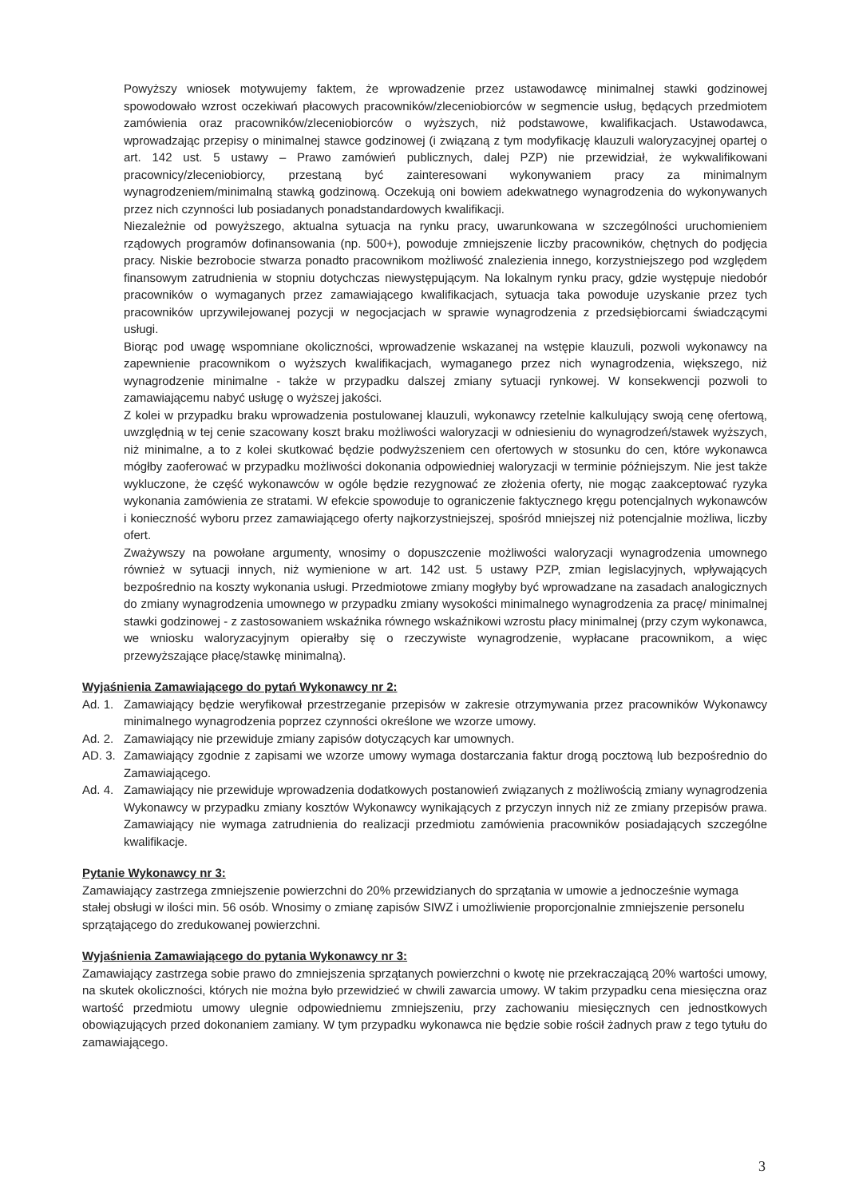Powyższy wniosek motywujemy faktem, że wprowadzenie przez ustawodawcę minimalnej stawki godzinowej spowodowało wzrost oczekiwań płacowych pracowników/zleceniobiorców w segmencie usług, będących przedmiotem zamówienia oraz pracowników/zleceniobiorców o wyższych, niż podstawowe, kwalifikacjach. Ustawodawca, wprowadzając przepisy o minimalnej stawce godzinowej (i związaną z tym modyfikację klauzuli waloryzacyjnej opartej o art. 142 ust. 5 ustawy – Prawo zamówień publicznych, dalej PZP) nie przewidział, że wykwalifikowani pracownicy/zleceniobiorcy, przestaną być zainteresowani wykonywaniem pracy za minimalnym wynagrodzeniem/minimalną stawką godzinową. Oczekują oni bowiem adekwatnego wynagrodzenia do wykonywanych przez nich czynności lub posiadanych ponadstandardowych kwalifikacji.
Niezależnie od powyższego, aktualna sytuacja na rynku pracy, uwarunkowana w szczególności uruchomieniem rządowych programów dofinansowania (np. 500+), powoduje zmniejszenie liczby pracowników, chętnych do podjęcia pracy. Niskie bezrobocie stwarza ponadto pracownikom możliwość znalezienia innego, korzystniejszego pod względem finansowym zatrudnienia w stopniu dotychczas niewystępującym. Na lokalnym rynku pracy, gdzie występuje niedobór pracowników o wymaganych przez zamawiającego kwalifikacjach, sytuacja taka powoduje uzyskanie przez tych pracowników uprzywilejowanej pozycji w negocjacjach w sprawie wynagrodzenia z przedsiębiorcami świadczącymi usługi.
Biorąc pod uwagę wspomniane okoliczności, wprowadzenie wskazanej na wstępie klauzuli, pozwoli wykonawcy na zapewnienie pracownikom o wyższych kwalifikacjach, wymaganego przez nich wynagrodzenia, większego, niż wynagrodzenie minimalne - także w przypadku dalszej zmiany sytuacji rynkowej. W konsekwencji pozwoli to zamawiającemu nabyć usługę o wyższej jakości.
Z kolei w przypadku braku wprowadzenia postulowanej klauzuli, wykonawcy rzetelnie kalkulujący swoją cenę ofertową, uwzględnią w tej cenie szacowany koszt braku możliwości waloryzacji w odniesieniu do wynagrodzeń/stawek wyższych, niż minimalne, a to z kolei skutkować będzie podwyższeniem cen ofertowych w stosunku do cen, które wykonawca mógłby zaoferować w przypadku możliwości dokonania odpowiedniej waloryzacji w terminie późniejszym. Nie jest także wykluczone, że część wykonawców w ogóle będzie rezygnować ze złożenia oferty, nie mogąc zaakceptować ryzyka wykonania zamówienia ze stratami. W efekcie spowoduje to ograniczenie faktycznego kręgu potencjalnych wykonawców i konieczność wyboru przez zamawiającego oferty najkorzystniejszej, spośród mniejszej niż potencjalnie możliwa, liczby ofert.
Zważywszy na powołane argumenty, wnosimy o dopuszczenie możliwości waloryzacji wynagrodzenia umownego również w sytuacji innych, niż wymienione w art. 142 ust. 5 ustawy PZP, zmian legislacyjnych, wpływających bezpośrednio na koszty wykonania usługi. Przedmiotowe zmiany mogłyby być wprowadzane na zasadach analogicznych do zmiany wynagrodzenia umownego w przypadku zmiany wysokości minimalnego wynagrodzenia za pracę/ minimalnej stawki godzinowej - z zastosowaniem wskaźnika równego wskaźnikowi wzrostu płacy minimalnej (przy czym wykonawca, we wniosku waloryzacyjnym opierałby się o rzeczywiste wynagrodzenie, wypłacane pracownikom, a więc przewyższające płacę/stawkę minimalną).
Wyjaśnienia Zamawiającego do pytań Wykonawcy nr 2:
Ad. 1. Zamawiający będzie weryfikował przestrzeganie przepisów w zakresie otrzymywania przez pracowników Wykonawcy minimalnego wynagrodzenia poprzez czynności określone we wzorze umowy.
Ad. 2. Zamawiający nie przewiduje zmiany zapisów dotyczących kar umownych.
AD. 3. Zamawiający zgodnie z zapisami we wzorze umowy wymaga dostarczania faktur drogą pocztową lub bezpośrednio do Zamawiającego.
Ad. 4. Zamawiający nie przewiduje wprowadzenia dodatkowych postanowień związanych z możliwością zmiany wynagrodzenia Wykonawcy w przypadku zmiany kosztów Wykonawcy wynikających z przyczyn innych niż ze zmiany przepisów prawa. Zamawiający nie wymaga zatrudnienia do realizacji przedmiotu zamówienia pracowników posiadających szczególne kwalifikacje.
Pytanie Wykonawcy nr 3:
Zamawiający zastrzega zmniejszenie powierzchni do 20% przewidzianych do sprzątania w umowie a jednocześnie wymaga stałej obsługi w ilości min. 56 osób. Wnosimy o zmianę zapisów SIWZ i umożliwienie proporcjonalnie zmniejszenie personelu sprzątającego do zredukowanej powierzchni.
Wyjaśnienia Zamawiającego do pytania Wykonawcy nr 3:
Zamawiający zastrzega sobie prawo do zmniejszenia sprzątanych powierzchni o kwotę nie przekraczającą 20% wartości umowy, na skutek okoliczności, których nie można było przewidzieć w chwili zawarcia umowy. W takim przypadku cena miesięczna oraz wartość przedmiotu umowy ulegnie odpowiedniemu zmniejszeniu, przy zachowaniu miesięcznych cen jednostkowych obowiązujących przed dokonaniem zamiany. W tym przypadku wykonawca nie będzie sobie rościł żadnych praw z tego tytułu do zamawiającego.
3